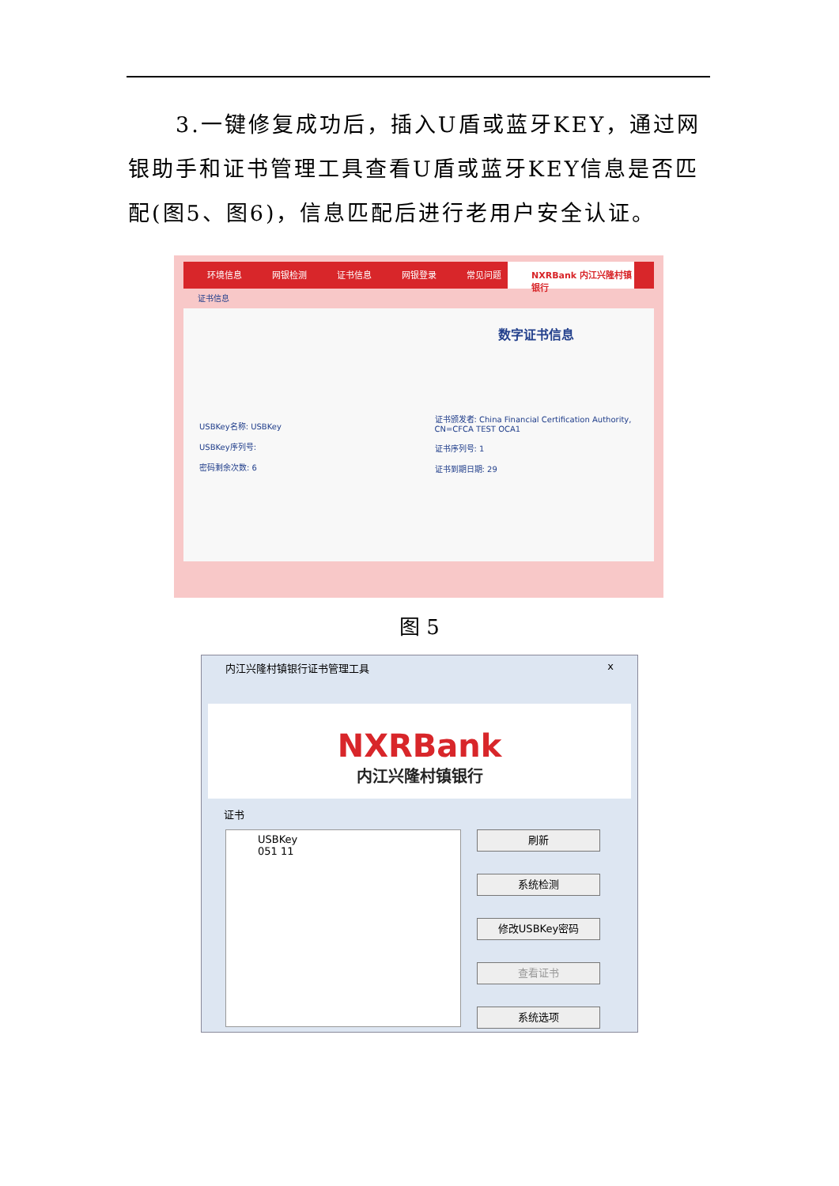3.一键修复成功后，插入U盾或蓝牙KEY，通过网银助手和证书管理工具查看U盾或蓝牙KEY信息是否匹配(图5、图6)，信息匹配后进行老用户安全认证。
环境信息 网银检测 证书信息 网银登录 常见问题 NXRBank 内江兴隆村镇银行
证书信息
USBKey名称: USBKey
USBKey序列号:
密码剩余次数: 6
数字证书信息
证书颁发者: China Financial Certification Authority, CN=CFCA TEST OCA1
证书序列号: 1
证书到期日期: 29
图 5
内江兴隆村镇银行证书管理工具 x
NXRBank
内江兴隆村镇银行
证书
USBKey
051 11
刷新
系统检测
修改USBKey密码
查看证书
系统选项